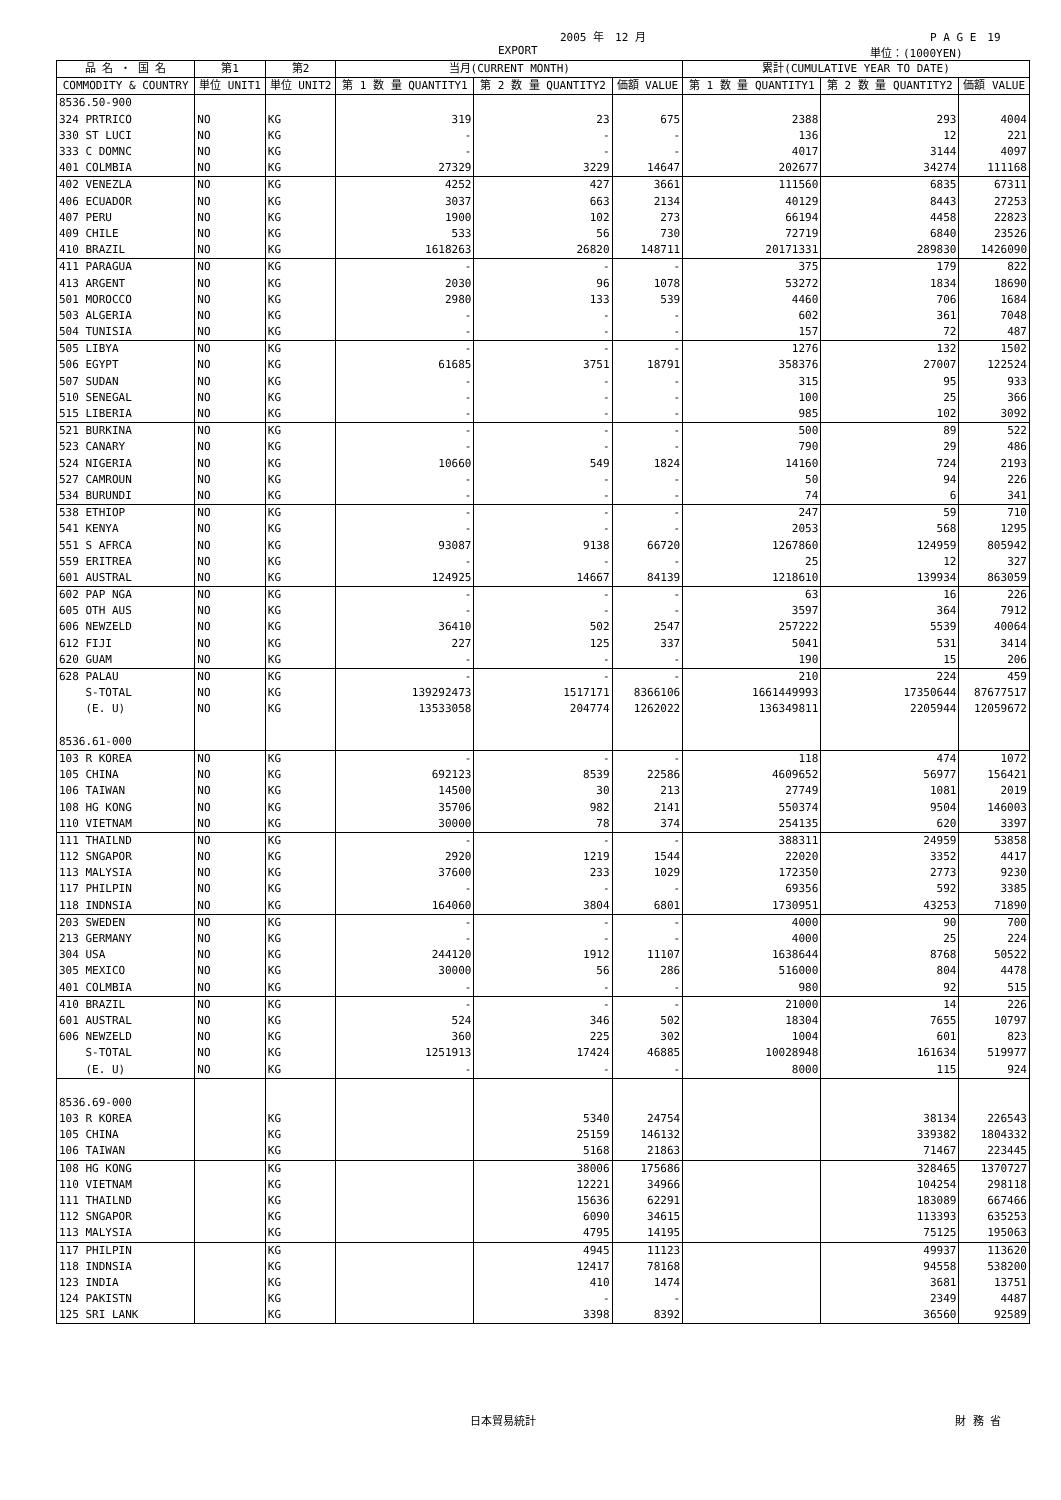2005 年　12 月 P A G E　19
EXPORT 単位：(1000YEN)
| 品 名 ・ 国 名 | 第1 | 第2 | 当月(CURRENT MONTH) | | | 累計(CUMULATIVE YEAR TO DATE) | | |
| --- | --- | --- | --- | --- | --- | --- | --- | --- |
| COMMODITY & COUNTRY | 単位 UNIT1 | 単位 UNIT2 | 第 1 数 量 QUANTITY1 | 第 2 数 量 QUANTITY2 | 価額 VALUE | 第 1 数 量 QUANTITY1 | 第 2 数 量 QUANTITY2 | 価額 VALUE |
| 8536.50-900 | | | | | | | | |
| 324 PRTRICO | NO | KG | 319 | 23 | 675 | 2388 | 293 | 4004 |
| 330 ST LUCI | NO | KG | - | - | - | 136 | 12 | 221 |
| 333 C DOMNC | NO | KG | - | - | - | 4017 | 3144 | 4097 |
| 401 COLMBIA | NO | KG | 27329 | 3229 | 14647 | 202677 | 34274 | 111168 |
| 402 VENEZLA | NO | KG | 4252 | 427 | 3661 | 111560 | 6835 | 67311 |
| 406 ECUADOR | NO | KG | 3037 | 663 | 2134 | 40129 | 8443 | 27253 |
| 407 PERU | NO | KG | 1900 | 102 | 273 | 66194 | 4458 | 22823 |
| 409 CHILE | NO | KG | 533 | 56 | 730 | 72719 | 6840 | 23526 |
| 410 BRAZIL | NO | KG | 1618263 | 26820 | 148711 | 20171331 | 289830 | 1426090 |
| 411 PARAGUA | NO | KG | - | - | - | 375 | 179 | 822 |
| 413 ARGENT | NO | KG | 2030 | 96 | 1078 | 53272 | 1834 | 18690 |
| 501 MOROCCO | NO | KG | 2980 | 133 | 539 | 4460 | 706 | 1684 |
| 503 ALGERIA | NO | KG | - | - | - | 602 | 361 | 7048 |
| 504 TUNISIA | NO | KG | - | - | - | 157 | 72 | 487 |
| 505 LIBYA | NO | KG | - | - | - | 1276 | 132 | 1502 |
| 506 EGYPT | NO | KG | 61685 | 3751 | 18791 | 358376 | 27007 | 122524 |
| 507 SUDAN | NO | KG | - | - | - | 315 | 95 | 933 |
| 510 SENEGAL | NO | KG | - | - | - | 100 | 25 | 366 |
| 515 LIBERIA | NO | KG | - | - | - | 985 | 102 | 3092 |
| 521 BURKINA | NO | KG | - | - | - | 500 | 89 | 522 |
| 523 CANARY | NO | KG | - | - | - | 790 | 29 | 486 |
| 524 NIGERIA | NO | KG | 10660 | 549 | 1824 | 14160 | 724 | 2193 |
| 527 CAMROUN | NO | KG | - | - | - | 50 | 94 | 226 |
| 534 BURUNDI | NO | KG | - | - | - | 74 | 6 | 341 |
| 538 ETHIOP | NO | KG | - | - | - | 247 | 59 | 710 |
| 541 KENYA | NO | KG | - | - | - | 2053 | 568 | 1295 |
| 551 S AFRCA | NO | KG | 93087 | 9138 | 66720 | 1267860 | 124959 | 805942 |
| 559 ERITREA | NO | KG | - | - | - | 25 | 12 | 327 |
| 601 AUSTRAL | NO | KG | 124925 | 14667 | 84139 | 1218610 | 139934 | 863059 |
| 602 PAP NGA | NO | KG | - | - | - | 63 | 16 | 226 |
| 605 OTH AUS | NO | KG | - | - | - | 3597 | 364 | 7912 |
| 606 NEWZELD | NO | KG | 36410 | 502 | 2547 | 257222 | 5539 | 40064 |
| 612 FIJI | NO | KG | 227 | 125 | 337 | 5041 | 531 | 3414 |
| 620 GUAM | NO | KG | - | - | - | 190 | 15 | 206 |
| 628 PALAU | NO | KG | - | - | - | 210 | 224 | 459 |
| S-TOTAL | NO | KG | 139292473 | 1517171 | 8366106 | 1661449993 | 17350644 | 87677517 |
| (E. U) | NO | KG | 13533058 | 204774 | 1262022 | 136349811 | 2205944 | 12059672 |
| 8536.61-000 | | | | | | | | |
| 103 R KOREA | NO | KG | - | - | - | 118 | 474 | 1072 |
| 105 CHINA | NO | KG | 692123 | 8539 | 22586 | 4609652 | 56977 | 156421 |
| 106 TAIWAN | NO | KG | 14500 | 30 | 213 | 27749 | 1081 | 2019 |
| 108 HG KONG | NO | KG | 35706 | 982 | 2141 | 550374 | 9504 | 146003 |
| 110 VIETNAM | NO | KG | 30000 | 78 | 374 | 254135 | 620 | 3397 |
| 111 THAILND | NO | KG | - | - | - | 388311 | 24959 | 53858 |
| 112 SNGAPOR | NO | KG | 2920 | 1219 | 1544 | 22020 | 3352 | 4417 |
| 113 MALYSIA | NO | KG | 37600 | 233 | 1029 | 172350 | 2773 | 9230 |
| 117 PHILPIN | NO | KG | - | - | - | 69356 | 592 | 3385 |
| 118 INDNSIA | NO | KG | 164060 | 3804 | 6801 | 1730951 | 43253 | 71890 |
| 203 SWEDEN | NO | KG | - | - | - | 4000 | 90 | 700 |
| 213 GERMANY | NO | KG | - | - | - | 4000 | 25 | 224 |
| 304 USA | NO | KG | 244120 | 1912 | 11107 | 1638644 | 8768 | 50522 |
| 305 MEXICO | NO | KG | 30000 | 56 | 286 | 516000 | 804 | 4478 |
| 401 COLMBIA | NO | KG | - | - | - | 980 | 92 | 515 |
| 410 BRAZIL | NO | KG | - | - | - | 21000 | 14 | 226 |
| 601 AUSTRAL | NO | KG | 524 | 346 | 502 | 18304 | 7655 | 10797 |
| 606 NEWZELD | NO | KG | 360 | 225 | 302 | 1004 | 601 | 823 |
| S-TOTAL | NO | KG | 1251913 | 17424 | 46885 | 10028948 | 161634 | 519977 |
| (E. U) | NO | KG | - | - | - | 8000 | 115 | 924 |
| 8536.69-000 | | | | | | | | |
| 103 R KOREA | | KG | | 5340 | 24754 | | 38134 | 226543 |
| 105 CHINA | | KG | | 25159 | 146132 | | 339382 | 1804332 |
| 106 TAIWAN | | KG | | 5168 | 21863 | | 71467 | 223445 |
| 108 HG KONG | | KG | | 38006 | 175686 | | 328465 | 1370727 |
| 110 VIETNAM | | KG | | 12221 | 34966 | | 104254 | 298118 |
| 111 THAILND | | KG | | 15636 | 62291 | | 183089 | 667466 |
| 112 SNGAPOR | | KG | | 6090 | 34615 | | 113393 | 635253 |
| 113 MALYSIA | | KG | | 4795 | 14195 | | 75125 | 195063 |
| 117 PHILPIN | | KG | | 4945 | 11123 | | 49937 | 113620 |
| 118 INDNSIA | | KG | | 12417 | 78168 | | 94558 | 538200 |
| 123 INDIA | | KG | | 410 | 1474 | | 3681 | 13751 |
| 124 PAKISTN | | KG | | - | - | | 2349 | 4487 |
| 125 SRI LANK | | KG | | 3398 | 8392 | | 36560 | 92589 |
日本貿易統計 財 務 省